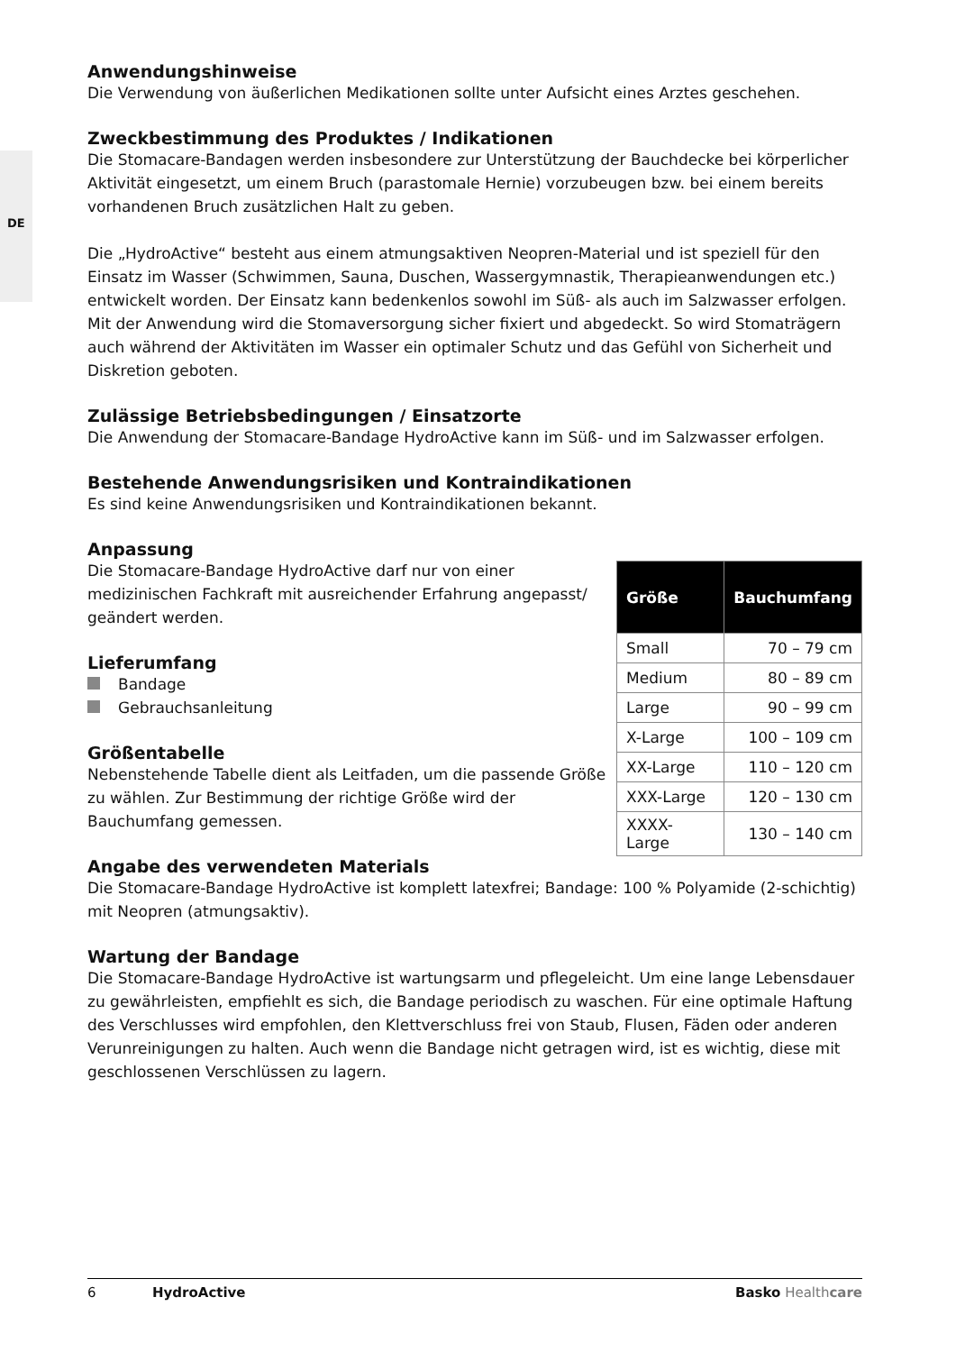DE
Anwendungshinweise
Die Verwendung von äußerlichen Medikationen sollte unter Aufsicht eines Arztes geschehen.
Zweckbestimmung des Produktes / Indikationen
Die Stomacare-Bandagen werden insbesondere zur Unterstützung der Bauchdecke bei körperlicher Aktivität eingesetzt, um einem Bruch (parastomale Hernie) vorzubeugen bzw. bei einem bereits vorhandenen Bruch zusätzlichen Halt zu geben.
Die „HydroActive“ besteht aus einem atmungsaktiven Neopren-Material und ist speziell für den Einsatz im Wasser (Schwimmen, Sauna, Duschen, Wassergymnastik, Therapieanwendungen etc.) entwickelt worden. Der Einsatz kann bedenkenlos sowohl im Süß- als auch im Salzwasser erfolgen. Mit der Anwendung wird die Stomaversorgung sicher fixiert und abgedeckt. So wird Stomaträgern auch während der Aktivitäten im Wasser ein optimaler Schutz und das Gefühl von Sicherheit und Diskretion geboten.
Zulässige Betriebsbedingungen / Einsatzorte
Die Anwendung der Stomacare-Bandage HydroActive kann im Süß- und im Salzwasser erfolgen.
Bestehende Anwendungsrisiken und Kontraindikationen
Es sind keine Anwendungsrisiken und Kontraindikationen bekannt.
Anpassung
Die Stomacare-Bandage HydroActive darf nur von einer medizinischen Fachkraft mit ausreichender Erfahrung angepasst/ geändert werden.
Lieferumfang
Bandage
Gebrauchsanleitung
Größentabelle
Nebenstehende Tabelle dient als Leitfaden, um die passende Größe zu wählen. Zur Bestimmung der richtige Größe wird der Bauchumfang gemessen.
| Größe | Bauchumfang |
| --- | --- |
| Small | 70 – 79 cm |
| Medium | 80 – 89 cm |
| Large | 90 – 99 cm |
| X-Large | 100 – 109 cm |
| XX-Large | 110 – 120 cm |
| XXX-Large | 120 – 130 cm |
| XXXX-Large | 130 – 140 cm |
Angabe des verwendeten Materials
Die Stomacare-Bandage HydroActive ist komplett latexfrei; Bandage: 100 % Polyamide (2-schichtig) mit Neopren (atmungsaktiv).
Wartung der Bandage
Die Stomacare-Bandage HydroActive ist wartungsarm und pflegeleicht. Um eine lange Lebensdauer zu gewährleisten, empfiehlt es sich, die Bandage periodisch zu waschen. Für eine optimale Haftung des Verschlusses wird empfohlen, den Klettverschluss frei von Staub, Flusen, Fäden oder anderen Verunreinigungen zu halten. Auch wenn die Bandage nicht getragen wird, ist es wichtig, diese mit geschlossenen Verschlüssen zu lagern.
6 HydroActive Basko Health care